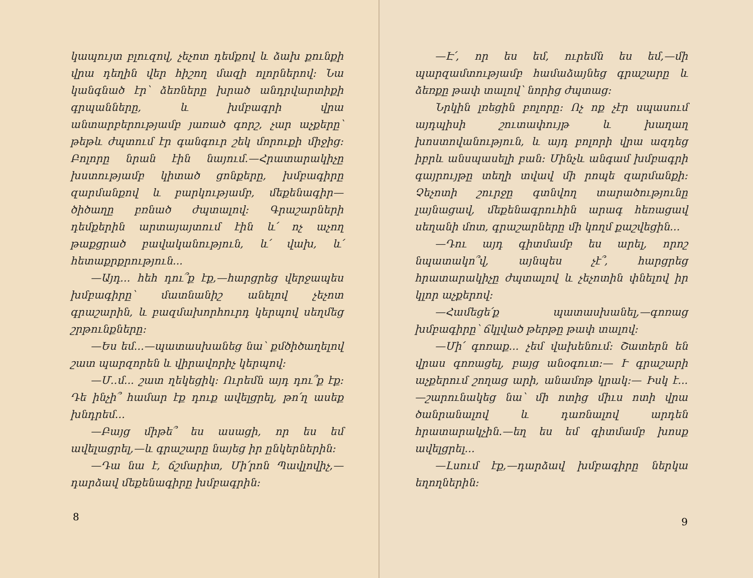կապույտ բլուզով, չեչոտ դեմքով և ձախ քունքի վրա դեղին վեր հիշող մազի ոլորներով։ Նա կանգնած էր՝ ձեռները խրած անդրվարտիքի գրպանները, և խմբագրի վրա անտարբերությամբ յառած գորշ, չար աչքերը՝ թեթև ժպտում էր գանգուր շեկ մորուքի միջից։ Բոլորը նրան էին նայում.—Հրատարակիչը խստությամբ կիտած ցոնքերը, խմբագիրը զարմանքով և բարկությամբ, մեքենագիր— ծիծաղը բռնած ժպտալով։ Գրաշարների դեմքերին արտայայտում էին և՛ ոչ աչող թաքցրած բավականություն, և՛ վախ, և՛ հետաքրքրություն...
—Այդ... հեհ դու՞ք էք,—հարցրեց վերջապես խմբագիրը՝ մատնանիշ անելով չեչոտ գրաշարին, և բազմախորհուրդ կերպով սեղմեց շրթունքները։
—Ես եմ...—պատասխանեց նա՝ քմծիծաղելով շատ պարզորեն և վիրավորիչ կերպով։
—Մ..մ... շատ ղեկեցիկ։ Ուրեմն այդ դու՞ք էք։ Դե ինչի՞ համար էք դուք ավելցրել, թո՛ղ ասեք խնդրեմ...
—Բայց միթե՞ ես ասացի, որ ես եմ ավելացրել,—և գրաշարը նայեց իր ընկերներին։
—Դա նա է, ճշմարիտ, Մի՛րոն Պավլովիչ,—դարձավ մեքենագիրը խմբագրին։
8
—Է՛, որ ես եմ, ուրեմն ես եմ,—մի պարզամտությամբ համաձայնեց գրաշարը և ձեռքը թափ տալով՝ նորից ժպտաց։
Նրկին լռեցին բոլորը։ Ոչ ոք չէր սպասում այդպիսի շուտափույթ և խաղաղ խոստովանություն, և այդ բոլորի վրա ազդեց իբրև անսպասելի բան։ Մինչև անգամ խմբագրի գայրույթը տեղի տվավ մի րոպե զարմանքի։ Չեչոտի շուրջը գտնվող տարածությունը լայնացավ, մեքենագրուհին արագ հեռացավ սեղանի մոտ, գրաշարները մի կողմ քաշվեցին...
—Դու այդ գիտմամբ ես արել, որոշ նպատակո՞վ, այնպես չէ՞, հարցրեց հրատարակիչը ժպտալով և չեչոտին փնելով իր կլոր աչքերով։
—Համեցե՛ք պատասխանել,—գոռաց խմբագիրը՝ ճկլված թերթը թափ տալով։
—Մի՛ գոռաք... չեմ վախենում։ Շատերն են վրաս գոռացել, բայց անօգուտ։— Ւ գրաշարի աչքերում շողաց արի, անամոթ կրակ։— Իսկ է...—շարունակեց նա՝ մի ոտից միւս ոտի վրա ծանրանալով և դառնալով արդեն հրատարակչին.—եղ ես եմ գիտմամբ խոսք ավելցրել...
—Լսում էք,—դարձավ խմբագիրը ներկա եղողներին։
9